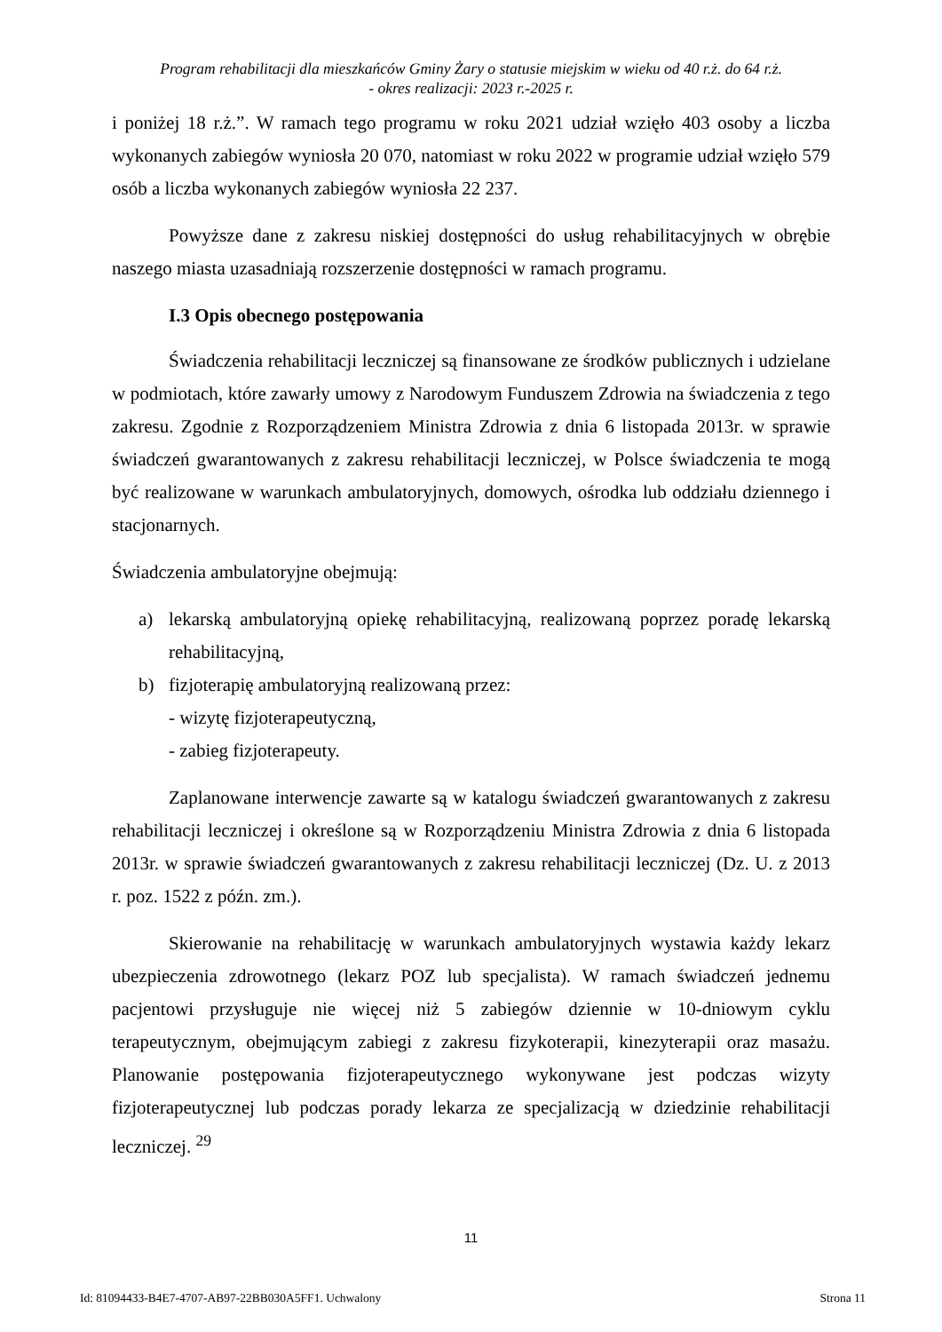Program rehabilitacji dla mieszkańców Gminy Żary o statusie miejskim w wieku od 40 r.ż. do 64 r.ż.
- okres realizacji: 2023 r.-2025 r.
i poniżej 18 r.ż.”. W ramach tego programu w roku 2021 udział wzięło 403 osoby a liczba wykonanych zabiegów wyniosła 20 070, natomiast w roku 2022 w programie udział wzięło 579 osób a liczba wykonanych zabiegów wyniosła 22 237.
Powyższe dane z zakresu niskiej dostępności do usług rehabilitacyjnych w obrębie naszego miasta uzasadniają rozszerzenie dostępności w ramach programu.
I.3 Opis obecnego postępowania
Świadczenia rehabilitacji leczniczej są finansowane ze środków publicznych i udzielane w podmiotach, które zawarły umowy z Narodowym Funduszem Zdrowia na świadczenia z tego zakresu. Zgodnie z Rozporządzeniem Ministra Zdrowia z dnia 6 listopada 2013r. w sprawie świadczeń gwarantowanych z zakresu rehabilitacji leczniczej, w Polsce świadczenia te mogą być realizowane w warunkach ambulatoryjnych, domowych, ośrodka lub oddziału dziennego i stacjonarnych.
Świadczenia ambulatoryjne obejmują:
a) lekarską ambulatoryjną opiekę rehabilitacyjną, realizowaną poprzez poradę lekarską rehabilitacyjną,
b) fizjoterapię ambulatoryjną realizowaną przez:
- wizytę fizjoterapeutyczną,
- zabieg fizjoterapeuty.
Zaplanowane interwencje zawarte są w katalogu świadczeń gwarantowanych z zakresu rehabilitacji leczniczej i określone są w Rozporządzeniu Ministra Zdrowia z dnia 6 listopada 2013r. w sprawie świadczeń gwarantowanych z zakresu rehabilitacji leczniczej (Dz. U. z 2013 r. poz. 1522 z późn. zm.).
Skierowanie na rehabilitację w warunkach ambulatoryjnych wystawia każdy lekarz ubezpieczenia zdrowotnego (lekarz POZ lub specjalista). W ramach świadczeń jednemu pacjentowi przysługuje nie więcej niż 5 zabiegów dziennie w 10-dniowym cyklu terapeutycznym, obejmującym zabiegi z zakresu fizykoterapii, kinezyterapii oraz masażu. Planowanie postępowania fizjoterapeutycznego wykonywane jest podczas wizyty fizjoterapeutycznej lub podczas porady lekarza ze specjalizacją w dziedzinie rehabilitacji leczniczej. <sup>29</sup>
11
Id: 81094433-B4E7-4707-AB97-22BB030A5FF1. Uchwalony Strona 11